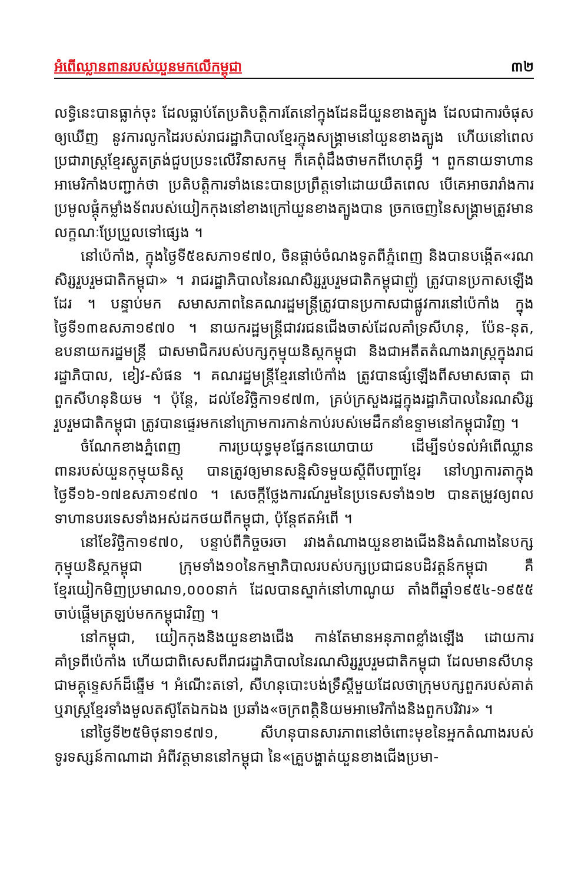អំពើឈ្លានពានរបស់យួនមកលើកម្ពុជា ៣២
លទ្ធិនេះបានធ្លាក់ចុះ ដែលធ្លាប់តែប្រតិបត្តិការតែនៅក្នុងដែនដីយួនខាងត្បូង ដែលជាការចំផុសឲ្យឃើញ នូវការលូកដៃរបស់រាជរដ្ឋាភិបាលខ្មែរក្នុងសង្គ្រាមនៅយួនខាងត្បូង ហើយនៅពេលប្រជារាស្ត្រខ្មែរស្លូតត្រង់ជួបប្រទះលើវិនាសកម្ម ក៏គេពុំដឹងថាមកពីហេតុអ្វី ។ ពួកនាយទាហានអាមេរិកាំងបញ្ជាក់ថា ប្រតិបត្តិការទាំងនេះបានប្រព្រឹត្តទៅដោយយឺតពេល បើគេអាចរារាំងការប្រមូលផ្តុំកម្លាំងទ័ពរបស់យៀកកុងនៅខាងក្រៅយួនខាងត្បូងបាន ច្រកចេញនៃសង្គ្រាមត្រូវមានលក្ខណៈប្រែប្រួលទៅផ្សេង ។
នៅប៉េកាំង, ក្នុងថ្ងៃទី៥ឧសភា១៩៧០, ចិនផ្តាច់ចំណងទូតពីភ្នំពេញ និងបានបង្កើត«រណសិរ្សរួបរួមជាតិកម្ពុជា» ។ រាជរដ្ឋាភិបាលនៃរណសិរ្សរួបរួមជាតិកម្ពុជាញ៉ូ ត្រូវបានប្រកាសឡើងដែរ ។ បន្ទាប់មក សមាសភាពនៃគណរដ្ឋមន្ត្រីត្រូវបានប្រកាសជាផ្លូវការនៅប៉េកាំង ក្នុងថ្ងៃទី១៣ឧសភា១៩៧០ ។ នាយករដ្ឋមន្ត្រីជាវរជនជើងចាស់ដែលគាំទ្រសីហនុ, ប៉ែន-នុត, ឧបនាយករដ្ឋមន្ត្រី ជាសមាជិករបស់បក្សកុម្មុយនិស្តកម្ពុជា និងជាអតីតតំណាងរាស្ត្រក្នុងរាជរដ្ឋាភិបាល, ខៀវ-សំផន ។ គណរដ្ឋមន្ត្រីខ្មែរនៅប៉េកាំង ត្រូវបានផ្សំឡើងពីសមាសធាតុ ជាពួកសីហនុនិយម ។ ប៉ុន្តែ, ដល់ខែវិច្ឆិកា១៩៧៣, គ្រប់ក្រសួងរដ្ឋក្នុងរដ្ឋាភិបាលនៃរណសិរ្សរួបរួមជាតិកម្ពុជា ត្រូវបានផ្ទេរមកនៅក្រោមការកាន់កាប់របស់មេដឹកនាំឧទ្ទាមនៅកម្ពុជាវិញ ។
ចំណែកខាងភ្នំពេញ ការប្រយុទ្ធមុខផ្នែកនយោបាយ ដើម្បីទប់ទល់អំពើឈ្លានពានរបស់យួនកុម្មុយនិស្ត បានត្រូវឲ្យមានសន្និសិទមួយស្តីពីបញ្ហាខ្មែរ នៅហ្សាការតាក្នុងថ្ងៃទី១៦-១៧ឧសភា១៩៧០ ។ សេចក្តីថ្លែងការណ៍រួមនៃប្រទេសទាំង១២ បានតម្រូវឲ្យពលទាហានបរទេសទាំងអស់ដកថយពីកម្ពុជា, ប៉ុន្តែឥតអំពើ ។
នៅខែវិច្ឆិកា១៩៧០, បន្ទាប់ពីកិច្ចចរចា រវាងតំណាងយួនខាងជើងនិងតំណាងនៃបក្សកុម្មុយនិស្តកម្ពុជា ក្រុមទាំង១០នៃកម្មាភិបាលរបស់បក្សប្រជាជនបដិវត្តន៍កម្ពុជា គឺខ្មែរយៀកមិញប្រមាណ១,០០០នាក់ ដែលបានស្នាក់នៅហាណូយ តាំងពីឆ្នាំ១៩៥៤-១៩៥៥ ចាប់ផ្តើមត្រឡប់មកកម្ពុជាវិញ ។
នៅកម្ពុជា, យៀកកុងនិងយួនខាងជើង កាន់តែមានអនុភាពខ្លាំងឡើង ដោយការគាំទ្រពីប៉េកាំង ហើយជាពិសេសពីរាជរដ្ឋាភិបាលនៃរណសិរ្សរួបរួមជាតិកម្ពុជា ដែលមានសីហនុជាមគ្គុទ្ទេសក៍ដ៏ឆ្នើម ។ អំណើះតទៅ, សីហនុបោះបង់ទ្រឹស្តីមួយដែលថាក្រុមបក្សពួករបស់គាត់ ឬរាស្ត្រខ្មែរទាំងមូលតស៊ូតែឯកឯង ប្រឆាំង«ចក្រពត្តិនិយមអាមេរិកាំងនិងពួកបរិវារ» ។
នៅថ្ងៃទី២៥មិថុនា១៩៧១, សីហនុបានសារភាពនៅចំពោះមុខនៃអ្នកតំណាងរបស់ទូរទស្សន៍កាណាដា អំពីវត្តមាននៅកម្ពុជា នៃ«គ្រួបង្ហាត់យួនខាងជើងប្រមា-